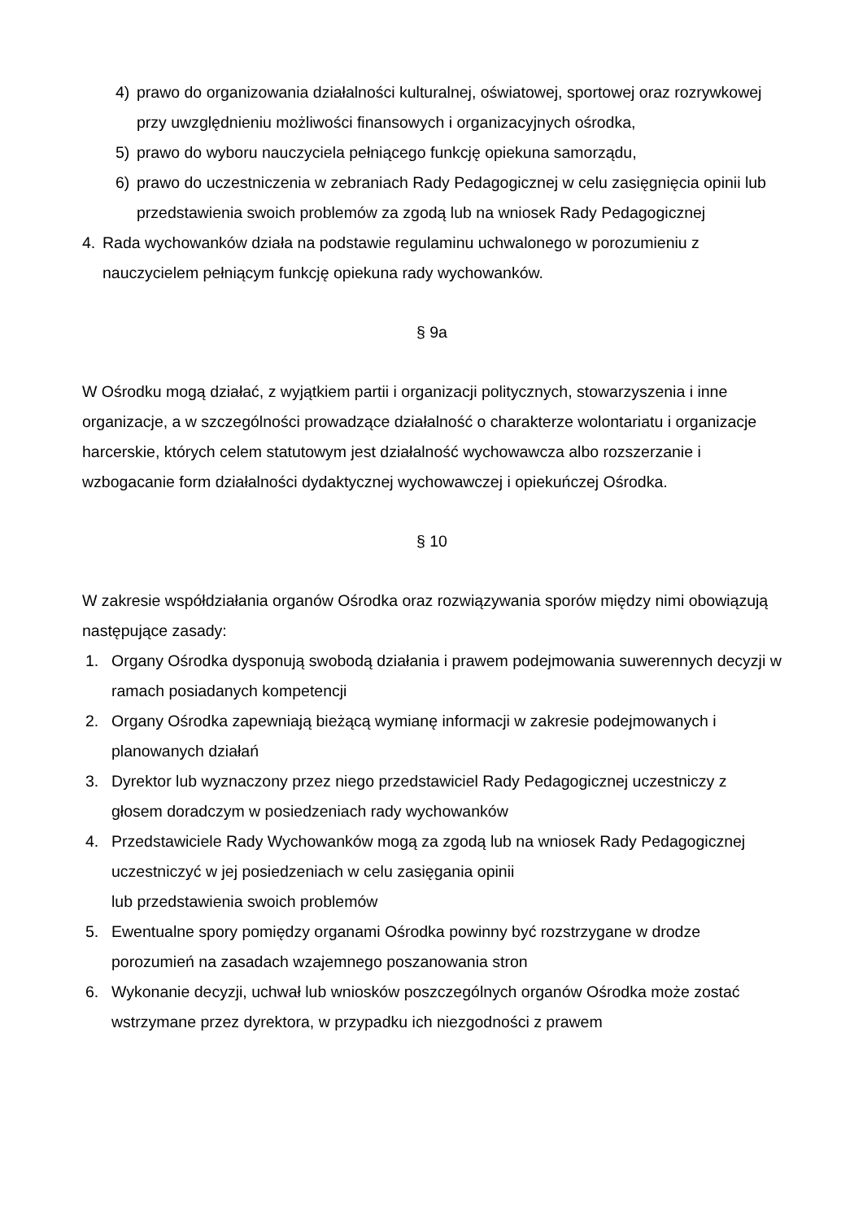4) prawo do organizowania działalności kulturalnej, oświatowej, sportowej oraz rozrywkowej przy uwzględnieniu możliwości finansowych i organizacyjnych ośrodka,
5) prawo do wyboru nauczyciela pełniącego funkcję opiekuna samorządu,
6) prawo do uczestniczenia w zebraniach Rady Pedagogicznej w celu zasięgnięcia opinii lub przedstawienia swoich problemów za zgodą lub na wniosek Rady Pedagogicznej
4. Rada wychowanków działa na podstawie regulaminu uchwalonego w porozumieniu z nauczycielem pełniącym funkcję opiekuna rady wychowanków.
§ 9a
W Ośrodku mogą działać, z wyjątkiem partii i organizacji politycznych, stowarzyszenia i inne organizacje, a w szczególności prowadzące działalność o charakterze wolontariatu i organizacje harcerskie, których celem statutowym jest działalność wychowawcza albo rozszerzanie i wzbogacanie form działalności dydaktycznej wychowawczej i opiekuńczej Ośrodka.
§ 10
W zakresie współdziałania organów Ośrodka oraz rozwiązywania sporów między nimi obowiązują następujące zasady:
1. Organy Ośrodka dysponują swobodą działania i prawem podejmowania suwerennych decyzji w ramach posiadanych kompetencji
2. Organy Ośrodka zapewniają bieżącą wymianę informacji w zakresie podejmowanych i planowanych działań
3. Dyrektor lub wyznaczony przez niego przedstawiciel Rady Pedagogicznej uczestniczy z głosem doradczym w posiedzeniach rady wychowanków
4. Przedstawiciele Rady Wychowanków mogą za zgodą lub na wniosek Rady Pedagogicznej uczestniczyć w jej posiedzeniach w celu zasięgania opinii
lub przedstawienia swoich problemów
5. Ewentualne spory pomiędzy organami Ośrodka powinny być rozstrzygane w drodze porozumień na zasadach wzajemnego poszanowania stron
6. Wykonanie decyzji, uchwał lub wniosków poszczególnych organów Ośrodka może zostać wstrzymane przez dyrektora, w przypadku ich niezgodności z prawem